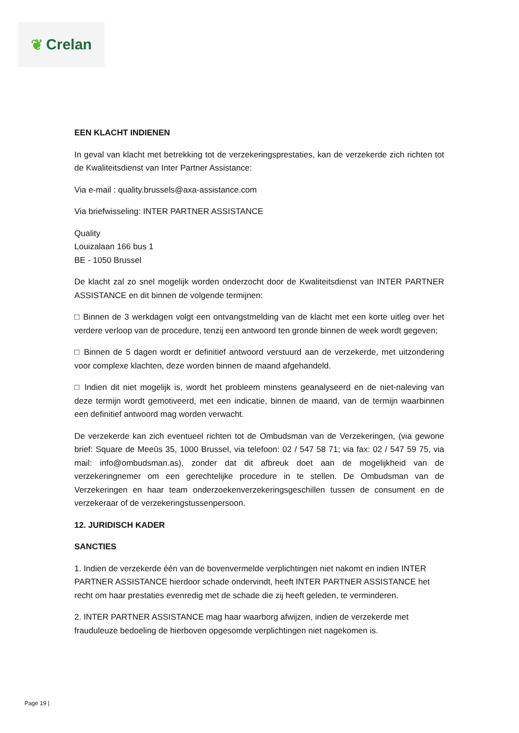❦ Crelan
EEN KLACHT INDIENEN
In geval van klacht met betrekking tot de verzekeringsprestaties, kan de verzekerde zich richten tot de Kwaliteitsdienst van Inter Partner Assistance:
Via e-mail : quality.brussels@axa-assistance.com
Via briefwisseling: INTER PARTNER ASSISTANCE
Quality
Louizalaan 166 bus 1
BE - 1050 Brussel
De klacht zal zo snel mogelijk worden onderzocht door de Kwaliteitsdienst van INTER PARTNER ASSISTANCE en dit binnen de volgende termijnen:
□ Binnen de 3 werkdagen volgt een ontvangstmelding van de klacht met een korte uitleg over het verdere verloop van de procedure, tenzij een antwoord ten gronde binnen de week wordt gegeven;
□ Binnen de 5 dagen wordt er definitief antwoord verstuurd aan de verzekerde, met uitzondering voor complexe klachten, deze worden binnen de maand afgehandeld.
□ Indien dit niet mogelijk is, wordt het probleem minstens geanalyseerd en de niet-naleving van deze termijn wordt gemotiveerd, met een indicatie, binnen de maand, van de termijn waarbinnen een definitief antwoord mag worden verwacht.
De verzekerde kan zich eventueel richten tot de Ombudsman van de Verzekeringen, (via gewone brief: Square de Meeûs 35, 1000 Brussel, via telefoon: 02 / 547 58 71; via fax: 02 / 547 59 75, via mail: info@ombudsman.as), zonder dat dit afbreuk doet aan de mogelijkheid van de verzekeringnemer om een gerechtelijke procedure in te stellen. De Ombudsman van de Verzekeringen en haar team onderzoekenverzekeringsgeschillen tussen de consument en de verzekeraar of de verzekeringstussenpersoon.
12. JURIDISCH KADER
SANCTIES
1. Indien de verzekerde één van de bovenvermelde verplichtingen niet nakomt en indien INTER PARTNER ASSISTANCE hierdoor schade ondervindt, heeft INTER PARTNER ASSISTANCE het recht om haar prestaties evenredig met de schade die zij heeft geleden, te verminderen.
2. INTER PARTNER ASSISTANCE mag haar waarborg afwijzen, indien de verzekerde met frauduleuze bedoeling de hierboven opgesomde verplichtingen niet nagekomen is.
Page 19 |